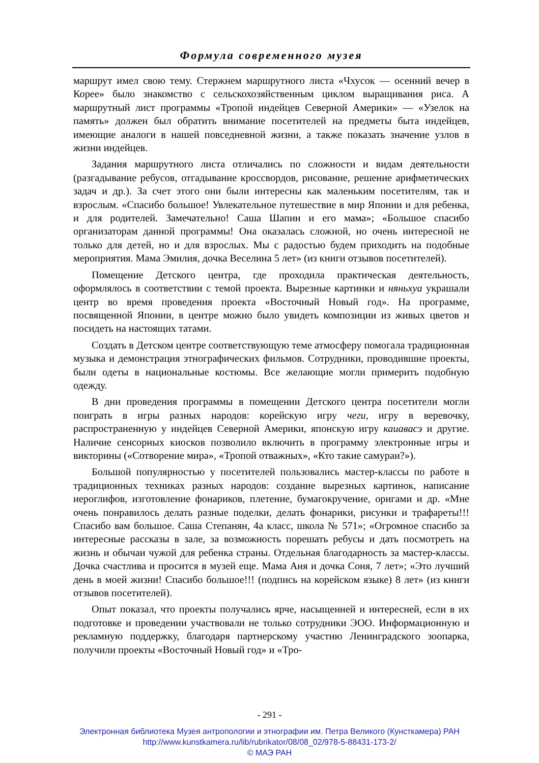Формула современного музея
маршрут имел свою тему. Стержнем маршрутного листа «Чхусок — осенний вечер в Корее» было знакомство с сельскохозяйственным циклом выращивания риса. А маршрутный лист программы «Тропой индейцев Северной Америки» — «Узелок на память» должен был обратить внимание посетителей на предметы быта индейцев, имеющие аналоги в нашей повседневной жизни, а также показать значение узлов в жизни индейцев.
Задания маршрутного листа отличались по сложности и видам деятельности (разгадывание ребусов, отгадывание кроссвордов, рисование, решение арифметических задач и др.). За счет этого они были интересны как маленьким посетителям, так и взрослым. «Спасибо большое! Увлекательное путешествие в мир Японии и для ребенка, и для родителей. Замечательно! Саша Шапин и его мама»; «Большое спасибо организаторам данной программы! Она оказалась сложной, но очень интересной не только для детей, но и для взрослых. Мы с радостью будем приходить на подобные мероприятия. Мама Эмилия, дочка Веселина 5 лет» (из книги отзывов посетителей).
Помещение Детского центра, где проходила практическая деятельность, оформлялось в соответствии с темой проекта. Вырезные картинки и няньхуа украшали центр во время проведения проекта «Восточный Новый год». На программе, посвященной Японии, в центре можно было увидеть композиции из живых цветов и посидеть на настоящих татами.
Создать в Детском центре соответствующую теме атмосферу помогала традиционная музыка и демонстрация этнографических фильмов. Сотрудники, проводившие проекты, были одеты в национальные костюмы. Все желающие могли примерить подобную одежду.
В дни проведения программы в помещении Детского центра посетители могли поиграть в игры разных народов: корейскую игру чеги, игру в веревочку, распространенную у индейцев Северной Америки, японскую игру каиавасэ и другие. Наличие сенсорных киосков позволило включить в программу электронные игры и викторины («Сотворение мира», «Тропой отважных», «Кто такие самураи?»).
Большой популярностью у посетителей пользовались мастер-классы по работе в традиционных техниках разных народов: создание вырезных картинок, написание иероглифов, изготовление фонариков, плетение, бумагокручение, оригами и др. «Мне очень понравилось делать разные поделки, делать фонарики, рисунки и трафареты!!! Спасибо вам большое. Саша Степанян, 4а класс, школа № 571»; «Огромное спасибо за интересные рассказы в зале, за возможность порешать ребусы и дать посмотреть на жизнь и обычаи чужой для ребенка страны. Отдельная благодарность за мастер-классы. Дочка счастлива и просится в музей еще. Мама Аня и дочка Соня, 7 лет»; «Это лучший день в моей жизни! Спасибо большое!!! (подпись на корейском языке) 8 лет» (из книги отзывов посетителей).
Опыт показал, что проекты получались ярче, насыщенней и интересней, если в их подготовке и проведении участвовали не только сотрудники ЭОО. Информационную и рекламную поддержку, благодаря партнерскому участию Ленинградского зоопарка, получили проекты «Восточный Новый год» и «Тро-
- 291 -
Электронная библиотека Музея антропологии и этнографии им. Петра Великого (Кунсткамера) РАН
http://www.kunstkamera.ru/lib/rubrikator/08/08_02/978-5-88431-173-2/
© МАЭ РАН